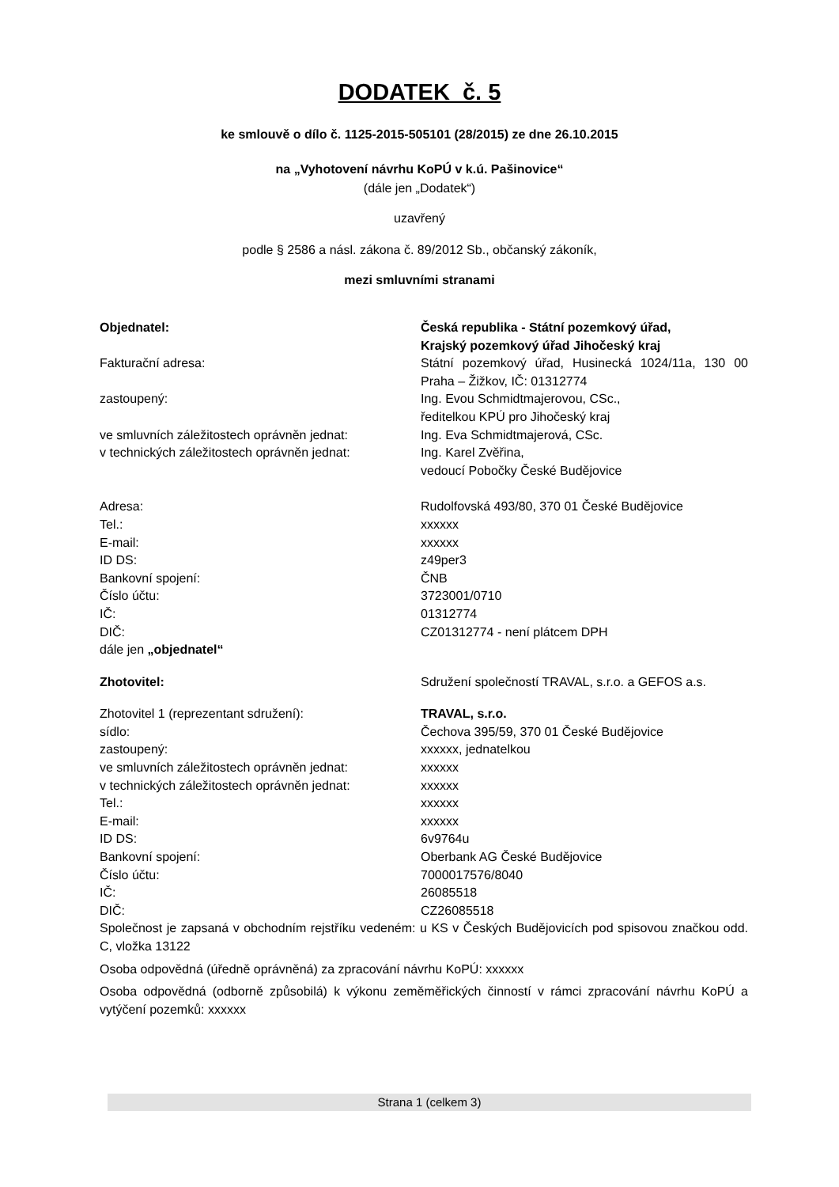DODATEK č. 5
ke smlouvě o dílo č. 1125-2015-505101 (28/2015) ze dne 26.10.2015
na „Vyhotovení návrhu KoPÚ v k.ú. Pašinovice“
(dále jen „Dodatek“)
uzavřený
podle § 2586 a násl. zákona č. 89/2012 Sb., občanský zákoník,
mezi smluvními stranami
Objednatel: Česká republika - Státní pozemkový úřad,
Krajský pozemkový úřad Jihočeský kraj
Fakturační adresa: Státní pozemkový úřad, Husinecká 1024/11a, 130 00 Praha – Žižkov, IČ: 01312774
zastoupený: Ing. Evou Schmidtmajerovou, CSc.,
ředitelkou KPÚ pro Jihočeský kraj
ve smluvních záležitostech oprávněn jednat:
Ing. Eva Schmidtmajerová, CSc.
v technických záležitostech oprávněn jednat:
Ing. Karel Zvěřina,
vedoucí Pobočky České Budějovice
Adresa: Rudolfovská 493/80, 370 01 České Budějovice
Tel.: xxxxxx
E-mail: xxxxxx
ID DS: z49per3
Bankovní spojení: ČNB
Číslo účtu: 3723001/0710
IČ: 01312774
DIČ: CZ01312774 - není plátcem DPH
dále jen „objednatel“
Zhotovitel: Sdružení společností TRAVAL, s.r.o. a GEFOS a.s.
Zhotovitel 1 (reprezentant sdružení): TRAVAL, s.r.o.
sídlo: Čechova 395/59, 370 01 České Budějovice
zastoupený: xxxxxx, jednatelkou
ve smluvních záležitostech oprávněn jednat:
xxxxxx
v technických záležitostech oprávněn jednat:
xxxxxx
Tel.: xxxxxx
E-mail: xxxxxx
ID DS: 6v9764u
Bankovní spojení: Oberbank AG České Budějovice
Číslo účtu: 7000017576/8040
IČ: 26085518
DIČ: CZ26085518
Společnost je zapsaná v obchodním rejstříku vedeném: u KS v Českých Budějovicích pod spisovou značkou odd. C, vložka 13122
Osoba odpovědná (úředně oprávněná) za zpracování návrhu KoPÚ: xxxxxx
Osoba odpovědná (odborně způsobilá) k výkonu zeměměřických činností v rámci zpracování návrhu KoPÚ a vytýčení pozemků: xxxxxx
Strana 1 (celkem 3)